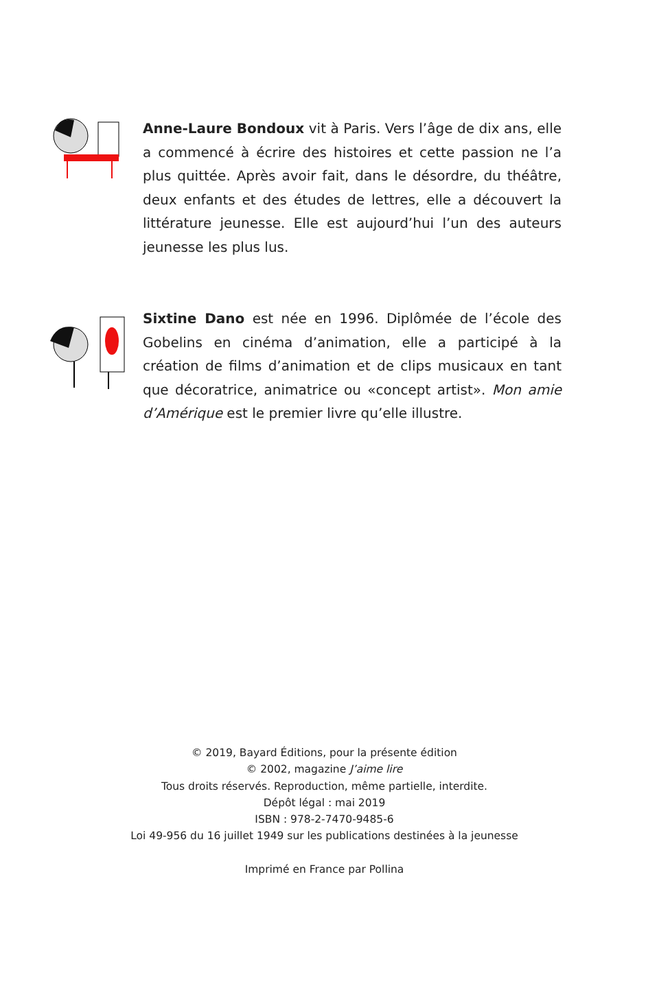Anne-Laure Bondoux vit à Paris. Vers l’âge de dix ans, elle a commencé à écrire des histoires et cette passion ne l’a plus quittée. Après avoir fait, dans le désordre, du théâtre, deux enfants et des études de lettres, elle a découvert la littérature jeunesse. Elle est aujourd’hui l’un des auteurs jeunesse les plus lus.
Sixtine Dano est née en 1996. Diplômée de l’école des Gobelins en cinéma d’animation, elle a participé à la création de films d’animation et de clips musicaux en tant que décoratrice, animatrice ou «concept artist». Mon amie d’Amérique est le premier livre qu’elle illustre.
© 2019, Bayard Éditions, pour la présente édition
© 2002, magazine J’aime lire
Tous droits réservés. Reproduction, même partielle, interdite.
Dépôt légal : mai 2019
ISBN : 978-2-7470-9485-6
Loi 49-956 du 16 juillet 1949 sur les publications destinées à la jeunesse
Imprimé en France par Pollina